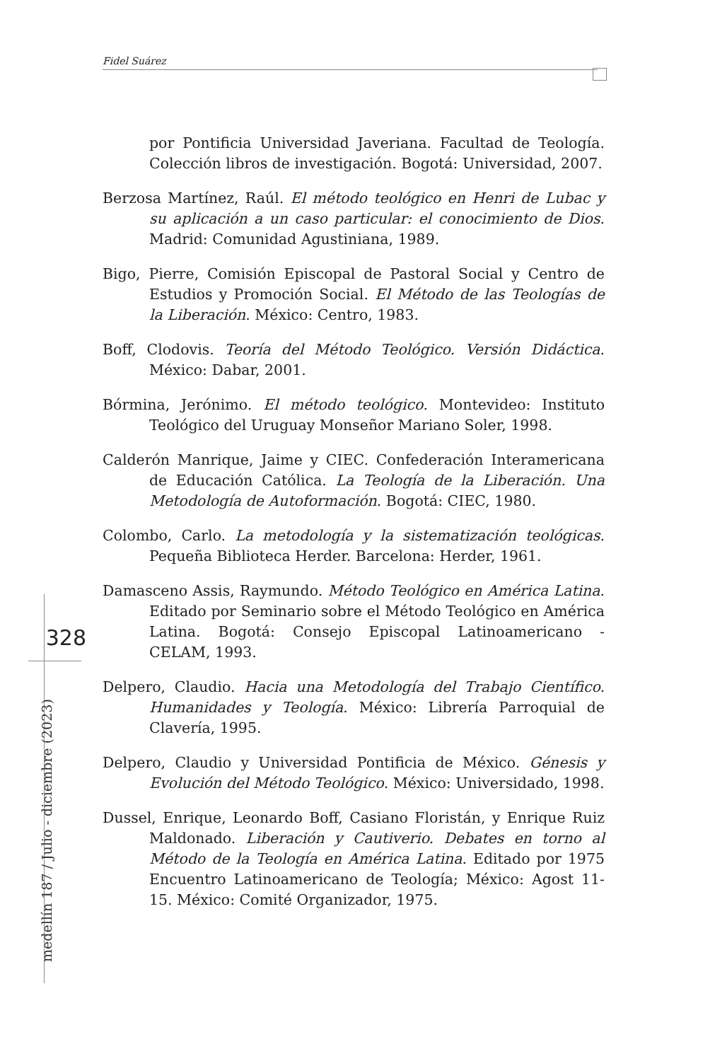Fidel Suárez
328
medellín 187 / Julio - diciembre (2023)
por Pontificia Universidad Javeriana. Facultad de Teología. Colección libros de investigación. Bogotá: Universidad, 2007.
Berzosa Martínez, Raúl. El método teológico en Henri de Lubac y su aplicación a un caso particular: el conocimiento de Dios. Madrid: Comunidad Agustiniana, 1989.
Bigo, Pierre, Comisión Episcopal de Pastoral Social y Centro de Estudios y Promoción Social. El Método de las Teologías de la Liberación. México: Centro, 1983.
Boff, Clodovis. Teoría del Método Teológico. Versión Didáctica. México: Dabar, 2001.
Bórmina, Jerónimo. El método teológico. Montevideo: Instituto Teológico del Uruguay Monseñor Mariano Soler, 1998.
Calderón Manrique, Jaime y CIEC. Confederación Interamericana de Educación Católica. La Teología de la Liberación. Una Metodología de Autoformación. Bogotá: CIEC, 1980.
Colombo, Carlo. La metodología y la sistematización teológicas. Pequeña Biblioteca Herder. Barcelona: Herder, 1961.
Damasceno Assis, Raymundo. Método Teológico en América Latina. Editado por Seminario sobre el Método Teológico en América Latina. Bogotá: Consejo Episcopal Latinoamericano - CELAM, 1993.
Delpero, Claudio. Hacia una Metodología del Trabajo Científico. Humanidades y Teología. México: Librería Parroquial de Clavería, 1995.
Delpero, Claudio y Universidad Pontificia de México. Génesis y Evolución del Método Teológico. México: Universidado, 1998.
Dussel, Enrique, Leonardo Boff, Casiano Floristán, y Enrique Ruiz Maldonado. Liberación y Cautiverio. Debates en torno al Método de la Teología en América Latina. Editado por 1975 Encuentro Latinoamericano de Teología; México: Agost 11-15. México: Comité Organizador, 1975.